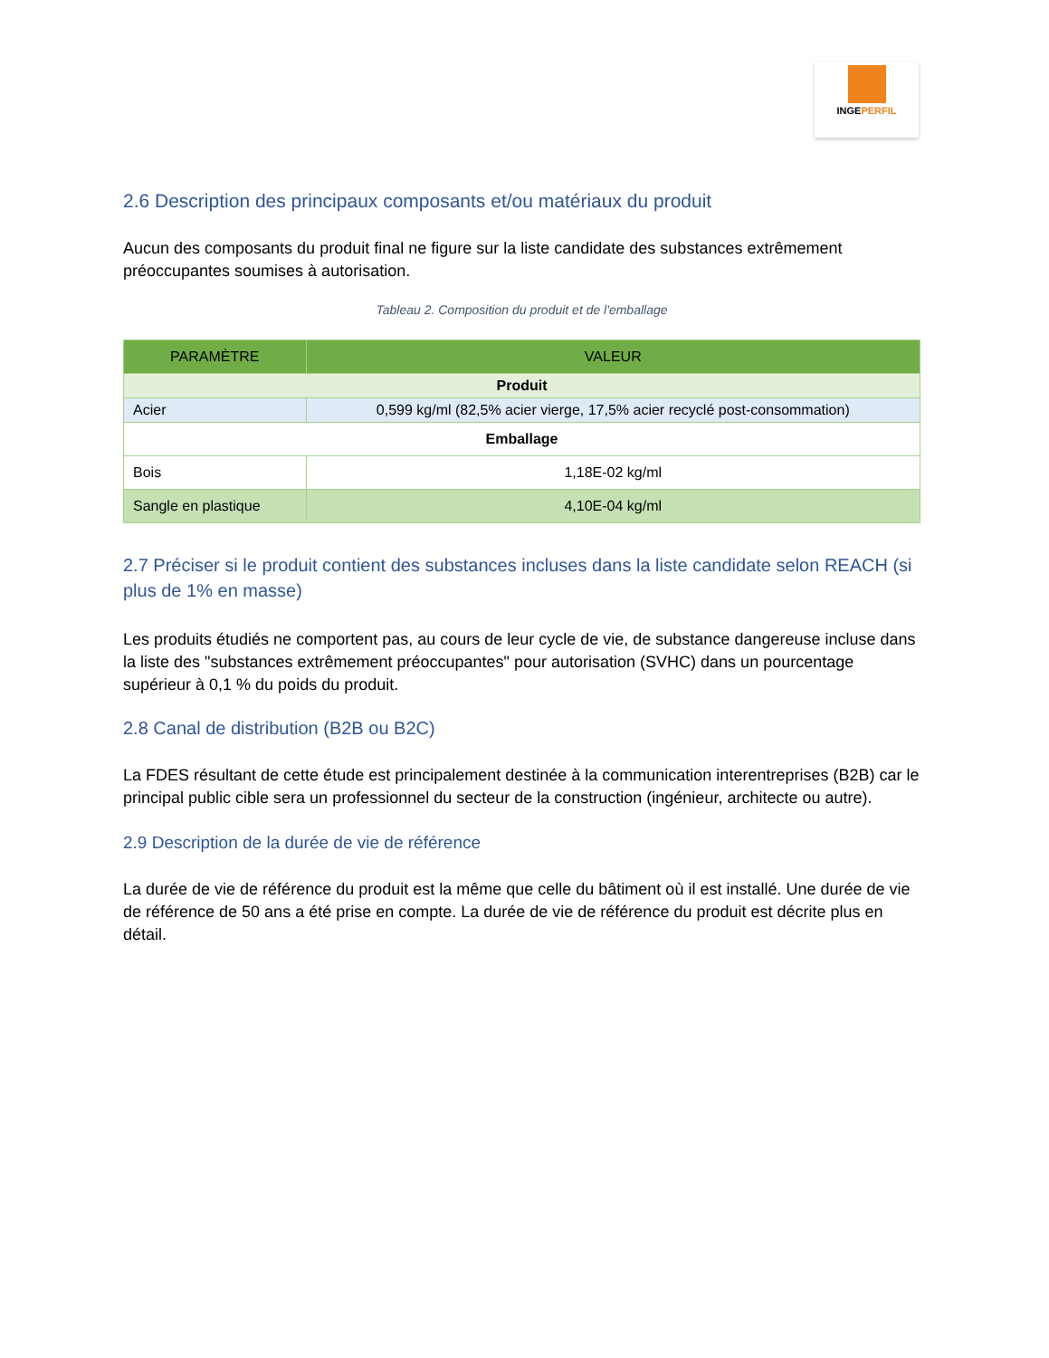INGEPERFIL
2.6 Description des principaux composants et/ou matériaux du produit
Aucun des composants du produit final ne figure sur la liste candidate des substances extrêmement préoccupantes soumises à autorisation.
Tableau 2. Composition du produit et de l'emballage
| PARAMÈTRE | VALEUR |
| --- | --- |
| Produit | |
| Acier | 0,599 kg/ml (82,5% acier vierge, 17,5% acier recyclé post-consommation) |
| Emballage | |
| Bois | 1,18E-02 kg/ml |
| Sangle en plastique | 4,10E-04 kg/ml |
2.7 Préciser si le produit contient des substances incluses dans la liste candidate selon REACH (si plus de 1% en masse)
Les produits étudiés ne comportent pas, au cours de leur cycle de vie, de substance dangereuse incluse dans la liste des "substances extrêmement préoccupantes" pour autorisation (SVHC) dans un pourcentage supérieur à 0,1 % du poids du produit.
2.8 Canal de distribution (B2B ou B2C)
La FDES résultant de cette étude est principalement destinée à la communication interentreprises (B2B) car le principal public cible sera un professionnel du secteur de la construction (ingénieur, architecte ou autre).
2.9 Description de la durée de vie de référence
La durée de vie de référence du produit est la même que celle du bâtiment où il est installé. Une durée de vie de référence de 50 ans a été prise en compte. La durée de vie de référence du produit est décrite plus en détail.